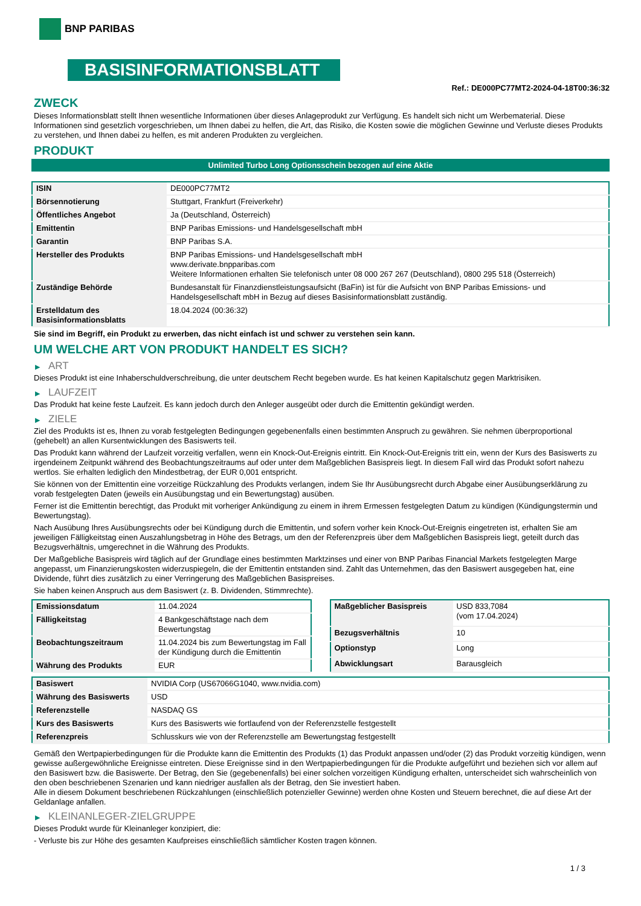BNP PARIBAS
BASISINFORMATIONSBLATT
Ref.: DE000PC77MT2-2024-04-18T00:36:32
ZWECK
Dieses Informationsblatt stellt Ihnen wesentliche Informationen über dieses Anlageprodukt zur Verfügung. Es handelt sich nicht um Werbematerial. Diese Informationen sind gesetzlich vorgeschrieben, um Ihnen dabei zu helfen, die Art, das Risiko, die Kosten sowie die möglichen Gewinne und Verluste dieses Produkts zu verstehen, und Ihnen dabei zu helfen, es mit anderen Produkten zu vergleichen.
PRODUKT
Unlimited Turbo Long Optionsschein bezogen auf eine Aktie
| ISIN | DE000PC77MT2 |
| Börsennotierung | Stuttgart, Frankfurt (Freiverkehr) |
| Öffentliches Angebot | Ja (Deutschland, Österreich) |
| Emittentin | BNP Paribas Emissions- und Handelsgesellschaft mbH |
| Garantin | BNP Paribas S.A. |
| Hersteller des Produkts | BNP Paribas Emissions- und Handelsgesellschaft mbH www.derivate.bnpparibas.com Weitere Informationen erhalten Sie telefonisch unter 08 000 267 267 (Deutschland), 0800 295 518 (Österreich) |
| Zuständige Behörde | Bundesanstalt für Finanzdienstleistungsaufsicht (BaFin) ist für die Aufsicht von BNP Paribas Emissions- und Handelsgesellschaft mbH in Bezug auf dieses Basisinformationsblatt zuständig. |
| Erstelldatum des Basisinformationsblatts | 18.04.2024 (00:36:32) |
Sie sind im Begriff, ein Produkt zu erwerben, das nicht einfach ist und schwer zu verstehen sein kann.
UM WELCHE ART VON PRODUKT HANDELT ES SICH?
▶ ART
Dieses Produkt ist eine Inhaberschuldverschreibung, die unter deutschem Recht begeben wurde. Es hat keinen Kapitalschutz gegen Marktrisiken.
▶ LAUFZEIT
Das Produkt hat keine feste Laufzeit. Es kann jedoch durch den Anleger ausgeübt oder durch die Emittentin gekündigt werden.
▶ ZIELE
Ziel des Produkts ist es, Ihnen zu vorab festgelegten Bedingungen gegebenenfalls einen bestimmten Anspruch zu gewähren. Sie nehmen überproportional (gehebelt) an allen Kursentwicklungen des Basiswerts teil.
Das Produkt kann während der Laufzeit vorzeitig verfallen, wenn ein Knock-Out-Ereignis eintritt. Ein Knock-Out-Ereignis tritt ein, wenn der Kurs des Basiswerts zu irgendeinem Zeitpunkt während des Beobachtungszeitraums auf oder unter dem Maßgeblichen Basispreis liegt. In diesem Fall wird das Produkt sofort nahezu wertlos. Sie erhalten lediglich den Mindestbetrag, der EUR 0,001 entspricht.
Sie können von der Emittentin eine vorzeitige Rückzahlung des Produkts verlangen, indem Sie Ihr Ausübungsrecht durch Abgabe einer Ausübungserklärung zu vorab festgelegten Daten (jeweils ein Ausübungstag und ein Bewertungstag) ausüben.
Ferner ist die Emittentin berechtigt, das Produkt mit vorheriger Ankündigung zu einem in ihrem Ermessen festgelegten Datum zu kündigen (Kündigungstermin und Bewertungstag).
Nach Ausübung Ihres Ausübungsrechts oder bei Kündigung durch die Emittentin, und sofern vorher kein Knock-Out-Ereignis eingetreten ist, erhalten Sie am jeweiligen Fälligkeitstag einen Auszahlungsbetrag in Höhe des Betrags, um den der Referenzpreis über dem Maßgeblichen Basispreis liegt, geteilt durch das Bezugsverhältnis, umgerechnet in die Währung des Produkts.
Der Maßgebliche Basispreis wird täglich auf der Grundlage eines bestimmten Marktzinses und einer von BNP Paribas Financial Markets festgelegten Marge angepasst, um Finanzierungskosten widerzuspiegeln, die der Emittentin entstanden sind. Zahlt das Unternehmen, das den Basiswert ausgegeben hat, eine Dividende, führt dies zusätzlich zu einer Verringerung des Maßgeblichen Basispreises.
Sie haben keinen Anspruch aus dem Basiswert (z. B. Dividenden, Stimmrechte).
| Emissionsdatum | 11.04.2024 |
| Fälligkeitstag | 4 Bankgeschäftstage nach dem Bewertungstag |
| Beobachtungszeitraum | 11.04.2024 bis zum Bewertungstag im Fall der Kündigung durch die Emittentin |
| Währung des Produkts | EUR |
| Maßgeblicher Basispreis | USD 833,7084 (vom 17.04.2024) |
| Bezugsverhältnis | 10 |
| Optionstyp | Long |
| Abwicklungsart | Barausgleich |
| Basiswert | NVIDIA Corp (US67066G1040, www.nvidia.com) |
| Währung des Basiswerts | USD |
| Referenzstelle | NASDAQ GS |
| Kurs des Basiswerts | Kurs des Basiswerts wie fortlaufend von der Referenzstelle festgestellt |
| Referenzpreis | Schlusskurs wie von der Referenzstelle am Bewertungstag festgestellt |
Gemäß den Wertpapierbedingungen für die Produkte kann die Emittentin des Produkts (1) das Produkt anpassen und/oder (2) das Produkt vorzeitig kündigen, wenn gewisse außergewöhnliche Ereignisse eintreten. Diese Ereignisse sind in den Wertpapierbedingungen für die Produkte aufgeführt und beziehen sich vor allem auf den Basiswert bzw. die Basiswerte. Der Betrag, den Sie (gegebenenfalls) bei einer solchen vorzeitigen Kündigung erhalten, unterscheidet sich wahrscheinlich von den oben beschriebenen Szenarien und kann niedriger ausfallen als der Betrag, den Sie investiert haben.
Alle in diesem Dokument beschriebenen Rückzahlungen (einschließlich potenzieller Gewinne) werden ohne Kosten und Steuern berechnet, die auf diese Art der Geldanlage anfallen.
▶ KLEINANLEGER-ZIELGRUPPE
Dieses Produkt wurde für Kleinanleger konzipiert, die:
- Verluste bis zur Höhe des gesamten Kaufpreises einschließlich sämtlicher Kosten tragen können.
1 / 3